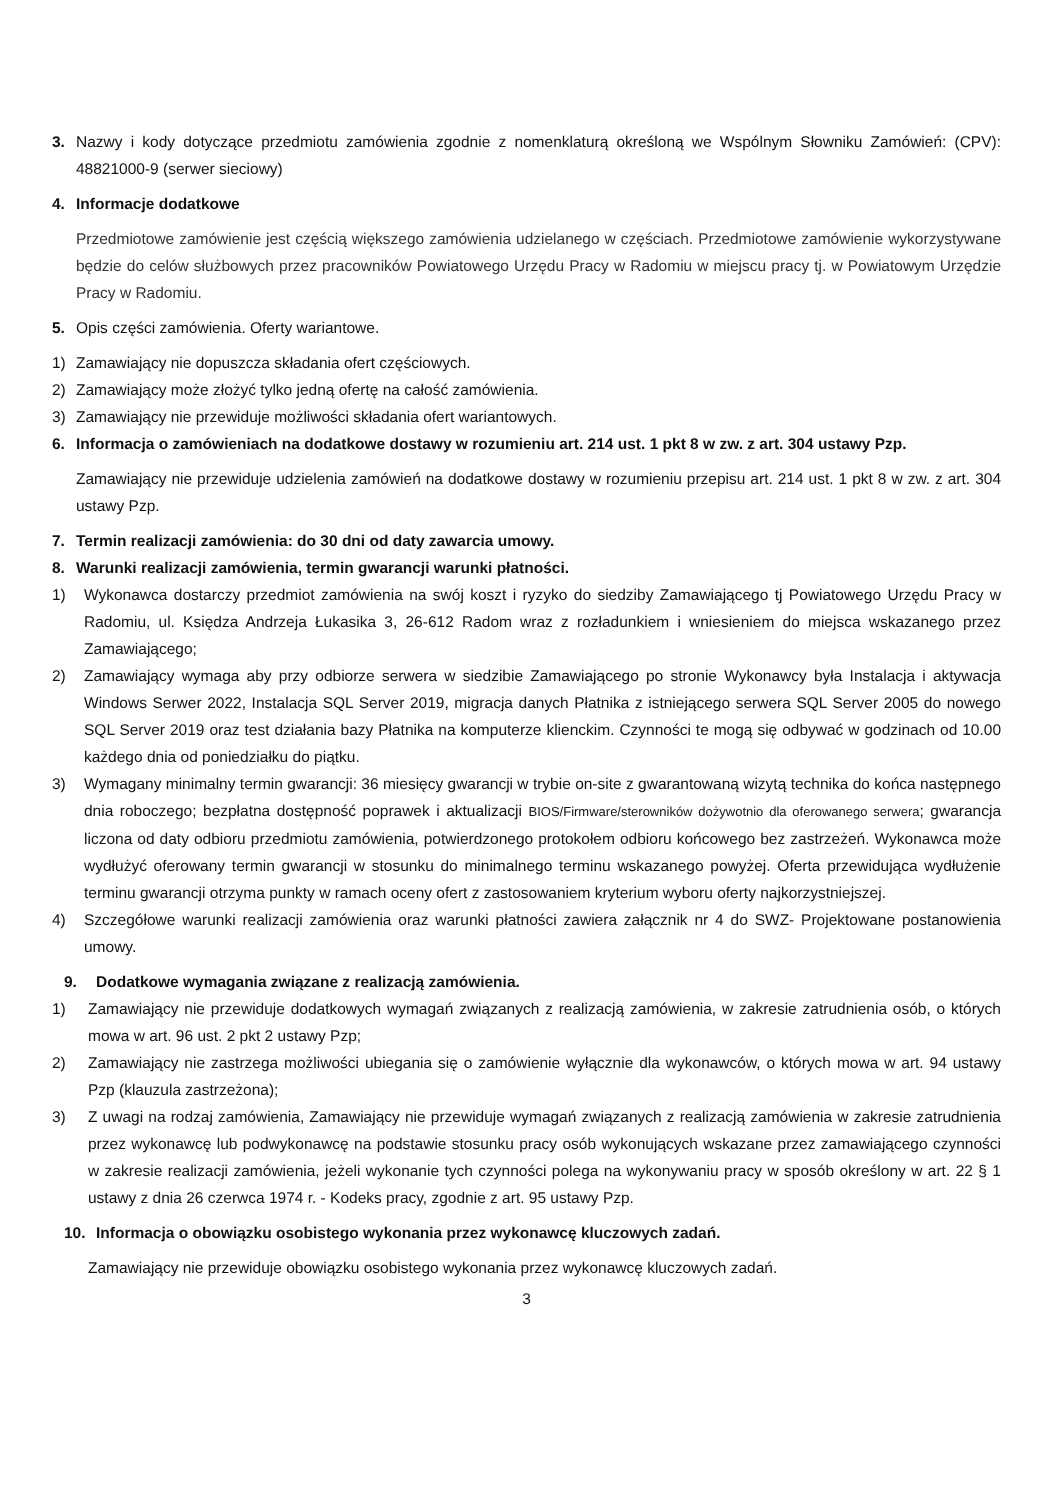3. Nazwy i kody dotyczące przedmiotu zamówienia zgodnie z nomenklaturą określoną we Wspólnym Słowniku Zamówień: (CPV): 48821000-9 (serwer sieciowy)
4. Informacje dodatkowe
Przedmiotowe zamówienie jest częścią większego zamówienia udzielanego w częściach. Przedmiotowe zamówienie wykorzystywane będzie do celów służbowych przez pracowników Powiatowego Urzędu Pracy w Radomiu w miejscu pracy tj. w Powiatowym Urzędzie Pracy w Radomiu.
5. Opis części zamówienia. Oferty wariantowe.
1) Zamawiający nie dopuszcza składania ofert częściowych.
2) Zamawiający może złożyć tylko jedną ofertę na całość zamówienia.
3) Zamawiający nie przewiduje możliwości składania ofert wariantowych.
6. Informacja o zamówieniach na dodatkowe dostawy w rozumieniu art. 214 ust. 1 pkt 8 w zw. z art. 304 ustawy Pzp.
Zamawiający nie przewiduje udzielenia zamówień na dodatkowe dostawy w rozumieniu przepisu art. 214 ust. 1 pkt 8 w zw. z art. 304 ustawy Pzp.
7. Termin realizacji zamówienia: do 30 dni od daty zawarcia umowy.
8. Warunki realizacji zamówienia, termin gwarancji warunki płatności.
1) Wykonawca dostarczy przedmiot zamówienia na swój koszt i ryzyko do siedziby Zamawiającego tj Powiatowego Urzędu Pracy w Radomiu, ul. Księdza Andrzeja Łukasika 3, 26-612 Radom wraz z rozładunkiem i wniesieniem do miejsca wskazanego przez Zamawiającego;
2) Zamawiający wymaga aby przy odbiorze serwera w siedzibie Zamawiającego po stronie Wykonawcy była Instalacja i aktywacja Windows Serwer 2022, Instalacja SQL Server 2019, migracja danych Płatnika z istniejącego serwera SQL Server 2005 do nowego SQL Server 2019 oraz test działania bazy Płatnika na komputerze klienckim. Czynności te mogą się odbywać w godzinach od 10.00 każdego dnia od poniedziałku do piątku.
3) Wymagany minimalny termin gwarancji: 36 miesięcy gwarancji w trybie on-site z gwarantowaną wizytą technika do końca następnego dnia roboczego; bezpłatna dostępność poprawek i aktualizacji BIOS/Firmware/sterowników dożywotnio dla oferowanego serwera; gwarancja liczona od daty odbioru przedmiotu zamówienia, potwierdzonego protokołem odbioru końcowego bez zastrzeżeń. Wykonawca może wydłużyć oferowany termin gwarancji w stosunku do minimalnego terminu wskazanego powyżej. Oferta przewidująca wydłużenie terminu gwarancji otrzyma punkty w ramach oceny ofert z zastosowaniem kryterium wyboru oferty najkorzystniejszej.
4) Szczegółowe warunki realizacji zamówienia oraz warunki płatności zawiera załącznik nr 4 do SWZ- Projektowane postanowienia umowy.
9. Dodatkowe wymagania związane z realizacją zamówienia.
1) Zamawiający nie przewiduje dodatkowych wymagań związanych z realizacją zamówienia, w zakresie zatrudnienia osób, o których mowa w art. 96 ust. 2 pkt 2 ustawy Pzp;
2) Zamawiający nie zastrzega możliwości ubiegania się o zamówienie wyłącznie dla wykonawców, o których mowa w art. 94 ustawy Pzp (klauzula zastrzeżona);
3) Z uwagi na rodzaj zamówienia, Zamawiający nie przewiduje wymagań związanych z realizacją zamówienia w zakresie zatrudnienia przez wykonawcę lub podwykonawcę na podstawie stosunku pracy osób wykonujących wskazane przez zamawiającego czynności w zakresie realizacji zamówienia, jeżeli wykonanie tych czynności polega na wykonywaniu pracy w sposób określony w art. 22 § 1 ustawy z dnia 26 czerwca 1974 r. - Kodeks pracy, zgodnie z art. 95 ustawy Pzp.
10. Informacja o obowiązku osobistego wykonania przez wykonawcę kluczowych zadań.
Zamawiający nie przewiduje obowiązku osobistego wykonania przez wykonawcę kluczowych zadań.
3